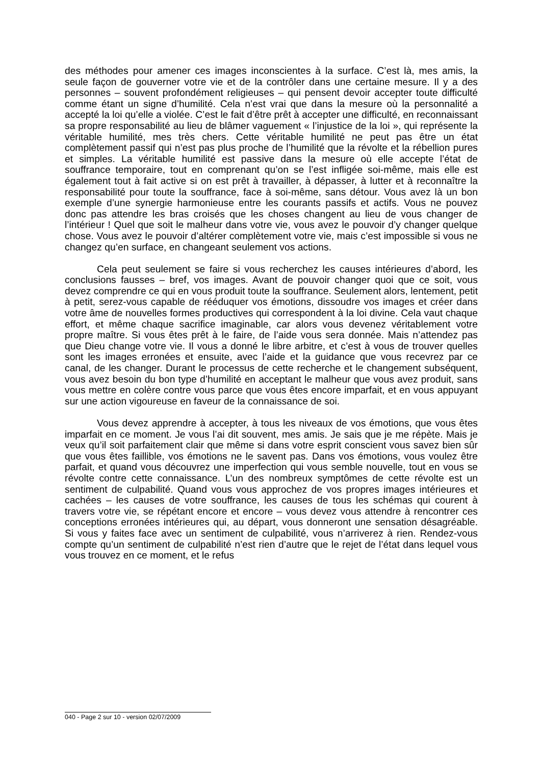des méthodes pour amener ces images inconscientes à la surface. C’est là, mes amis, la seule façon de gouverner votre vie et de la contrôler dans une certaine mesure. Il y a des personnes – souvent profondément religieuses – qui pensent devoir accepter toute difficulté comme étant un signe d’humilité. Cela n’est vrai que dans la mesure où la personnalité a accepté la loi qu’elle a violée. C’est le fait d’être prêt à accepter une difficulté, en reconnaissant sa propre responsabilité au lieu de blâmer vaguement « l’injustice de la loi », qui représente la véritable humilité, mes très chers. Cette véritable humilité ne peut pas être un état complètement passif qui n’est pas plus proche de l’humilité que la révolte et la rébellion pures et simples. La véritable humilité est passive dans la mesure où elle accepte l’état de souffrance temporaire, tout en comprenant qu’on se l’est infligée soi-même, mais elle est également tout à fait active si on est prêt à travailler, à dépasser, à lutter et à reconnaître la responsabilité pour toute la souffrance, face à soi-même, sans détour. Vous avez là un bon exemple d’une synergie harmonieuse entre les courants passifs et actifs. Vous ne pouvez donc pas attendre les bras croisés que les choses changent au lieu de vous changer de l’intérieur ! Quel que soit le malheur dans votre vie, vous avez le pouvoir d’y changer quelque chose. Vous avez le pouvoir d’altérer complètement votre vie, mais c’est impossible si vous ne changez qu’en surface, en changeant seulement vos actions.
Cela peut seulement se faire si vous recherchez les causes intérieures d’abord, les conclusions fausses – bref, vos images. Avant de pouvoir changer quoi que ce soit, vous devez comprendre ce qui en vous produit toute la souffrance. Seulement alors, lentement, petit à petit, serez-vous capable de rééduquer vos émotions, dissoudre vos images et créer dans votre âme de nouvelles formes productives qui correspondent à la loi divine. Cela vaut chaque effort, et même chaque sacrifice imaginable, car alors vous devenez véritablement votre propre maître. Si vous êtes prêt à le faire, de l’aide vous sera donnée. Mais n’attendez pas que Dieu change votre vie. Il vous a donné le libre arbitre, et c’est à vous de trouver quelles sont les images erronées et ensuite, avec l’aide et la guidance que vous recevrez par ce canal, de les changer. Durant le processus de cette recherche et le changement subséquent, vous avez besoin du bon type d’humilité en acceptant le malheur que vous avez produit, sans vous mettre en colère contre vous parce que vous êtes encore imparfait, et en vous appuyant sur une action vigoureuse en faveur de la connaissance de soi.
Vous devez apprendre à accepter, à tous les niveaux de vos émotions, que vous êtes imparfait en ce moment. Je vous l’ai dit souvent, mes amis. Je sais que je me répète. Mais je veux qu’il soit parfaitement clair que même si dans votre esprit conscient vous savez bien sûr que vous êtes faillible, vos émotions ne le savent pas. Dans vos émotions, vous voulez être parfait, et quand vous découvrez une imperfection qui vous semble nouvelle, tout en vous se révolte contre cette connaissance. L’un des nombreux symptômes de cette révolte est un sentiment de culpabilité. Quand vous vous approchez de vos propres images intérieures et cachées – les causes de votre souffrance, les causes de tous les schémas qui courent à travers votre vie, se répétant encore et encore – vous devez vous attendre à rencontrer ces conceptions erronées intérieures qui, au départ, vous donneront une sensation désagréable. Si vous y faites face avec un sentiment de culpabilité, vous n’arriverez à rien. Rendez-vous compte qu’un sentiment de culpabilité n’est rien d’autre que le rejet de l’état dans lequel vous vous trouvez en ce moment, et le refus
040 - Page 2 sur 10 - version 02/07/2009